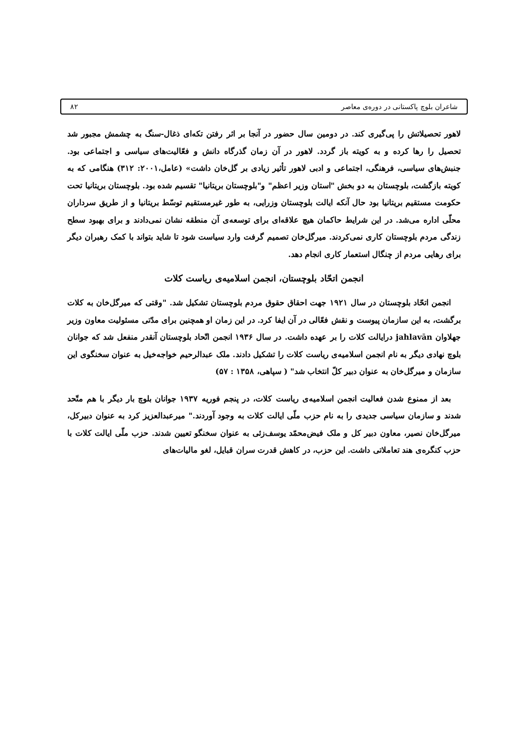شاعران بلوچ پاکستانی در دوره‌ی معاصر ۸۲
لاهور تحصیلاتش را پی‌گیری کند. در دومین سال حضور در آنجا بر اثر رفتن تکه‌ای ذغال-سنگ به چشمش مجبور شد تحصیل را رها کرده و به کویته باز گردد. لاهور در آن زمان گذرگاه دانش و فعّالیت‌های سیاسی و اجتماعی بود. جنبش‌های سیاسی، فرهنگی، اجتماعی و ادبی لاهور تأثیر زیادی بر گل‌خان داشت» (عامل،۲۰۰۱: ۳۱۲) هنگامی که به کویته بازگشت، بلوچستان به دو بخش "استان وزیر اعظم" و"بلوچستان بریتانیا" تقسیم شده بود. بلوچستان بریتانیا تحت حکومت مستقیم بریتانیا بود حال آنکه ایالت بلوچستان وزرایی، به طور غیرمستقیم توسّط بریتانیا و از طریق سرداران محلّی اداره می‌شد. در این شرایط حاکمان هیچ علاقه‌ای برای توسعه‌ی آن منطقه نشان نمی‌دادند و برای بهبود سطح زندگی مردم بلوچستان کاری نمی‌کردند. میرگل‌خان تصمیم گرفت وارد سیاست شود تا شاید بتواند با کمک رهبران دیگر برای رهایی مردم از چنگال استعمار کاری انجام دهد.
انجمن اتحّاد بلوچستان، انجمن اسلامیه‌ی ریاست کلات
انجمن اتحّاد بلوچستان در سال ۱۹۲۱ جهت احقاق حقوق مردم بلوچستان تشکیل شد. "وقتی که میرگل‌خان به کلات برگشت، به این سازمان پیوست و نقش فعّالی در آن ایفا کرد. در این زمان او همچنین برای مدّتی مسئولیت معاون وزیر جهلاوان jahlavān درایالت کلات را بر عهده داشت. در سال ۱۹۳۶ انجمن اتّحاد بلوچستان آنقدر منفعل شد که جوانان بلوچ نهادی دیگر به نام انجمن اسلامیه‌ی ریاست کلات را تشکیل دادند. ملک عبدالرحیم خواجه‌خیل به عنوان سخنگوی این سازمان و میرگل‌خان به عنوان دبیر کلّ انتخاب شد" ( سپاهی، ۱۳۵۸ : ۵۷)
بعد از ممنوع شدن فعالیت انجمن اسلامیه‌ی ریاست کلات، در پنجم فوریه ۱۹۳۷ جوانان بلوچ بار دیگر با هم متّحد شدند و سازمان سیاسی جدیدی را به نام حزب ملّی ایالت کلات به وجود آوردند." میرعبدالعزیز کرد به عنوان دبیرکل، میرگل‌خان نصیر، معاون دبیر کل و ملک فیض‌محمّد یوسف‌زئی به عنوان سخنگو تعیین شدند. حزب ملّی ایالت کلات با حزب کنگره‌ی هند تعاملاتی داشت. این حزب، در کاهش قدرت سران قبایل، لغو مالیات‌های